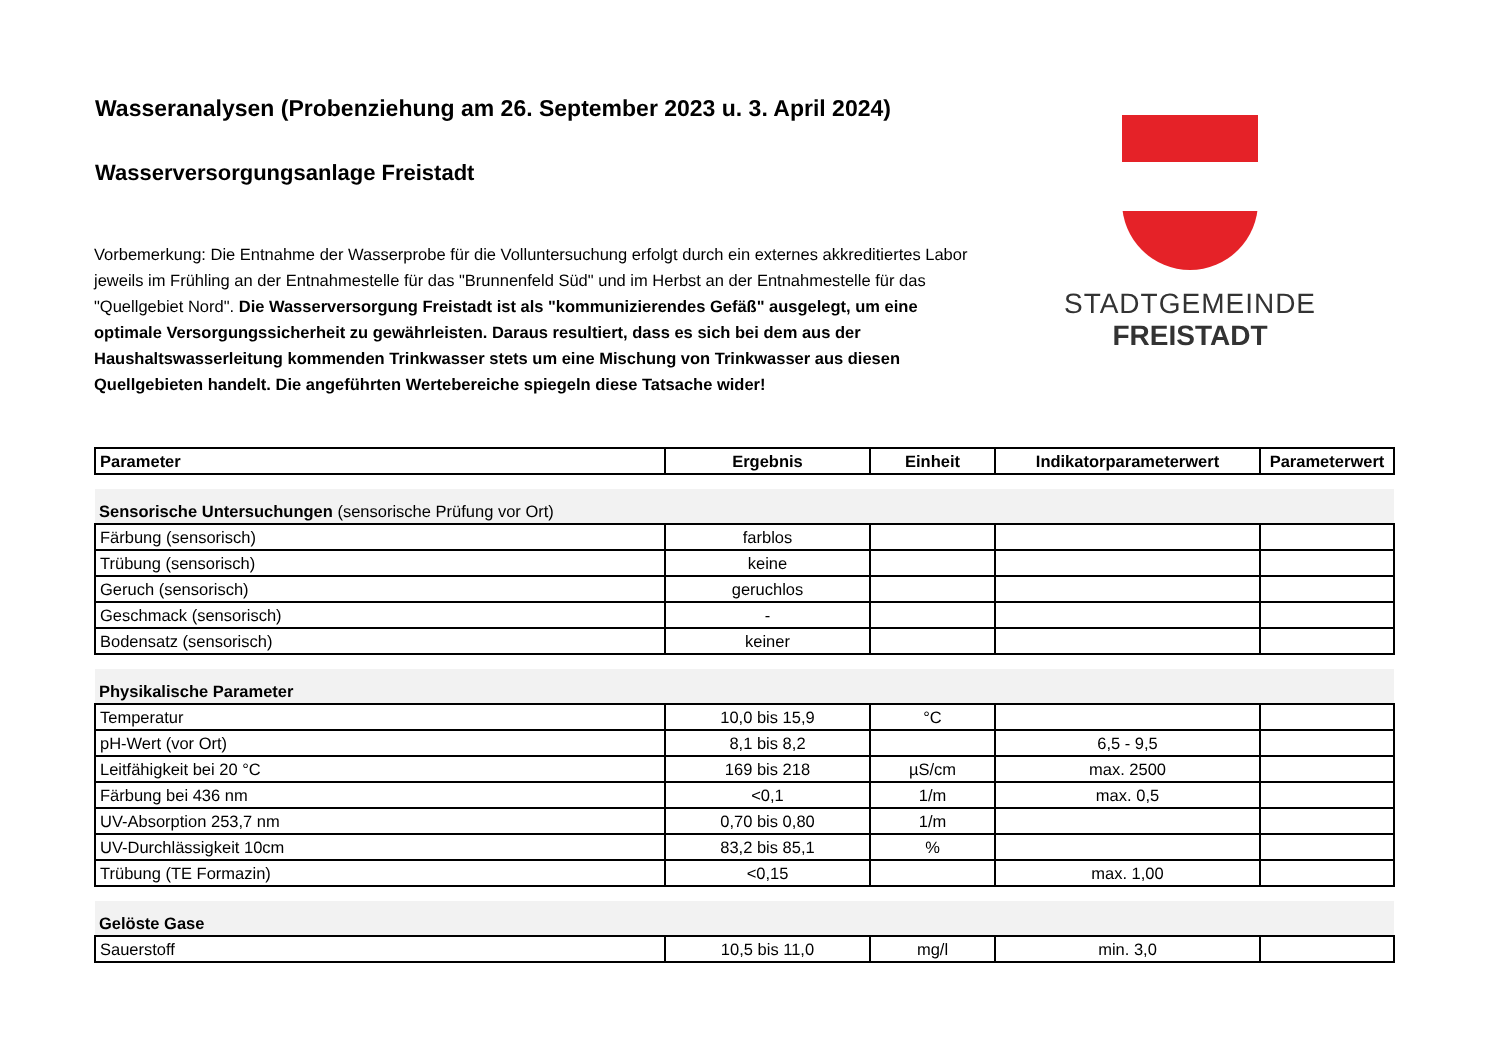Wasseranalysen (Probenziehung am 26. September 2023 u. 3. April 2024)
Wasserversorgungsanlage Freistadt
Vorbemerkung: Die Entnahme der Wasserprobe für die Volluntersuchung erfolgt durch ein externes akkreditiertes Labor jeweils im Frühling an der Entnahmestelle für das "Brunnenfeld Süd" und im Herbst an der Entnahmestelle für das "Quellgebiet Nord". Die Wasserversorgung Freistadt ist als "kommunizierendes Gefäß" ausgelegt, um eine optimale Versorgungssicherheit zu gewährleisten. Daraus resultiert, dass es sich bei dem aus der Haushaltswasserleitung kommenden Trinkwasser stets um eine Mischung von Trinkwasser aus diesen Quellgebieten handelt. Die angeführten Wertebereiche spiegeln diese Tatsache wider!
STADTGEMEINDE
FREISTADT
| Parameter | Ergebnis | Einheit | Indikatorparameterwert | Parameterwert |
| --- | --- | --- | --- | --- |
| Sensorische Untersuchungen (sensorische Prüfung vor Ort) | | | | |
| Färbung (sensorisch) | farblos | | | |
| Trübung (sensorisch) | keine | | | |
| Geruch (sensorisch) | geruchlos | | | |
| Geschmack (sensorisch) | - | | | |
| Bodensatz (sensorisch) | keiner | | | |
| Physikalische Parameter | | | | |
| Temperatur | 10,0 bis 15,9 | °C | | |
| pH-Wert (vor Ort) | 8,1 bis 8,2 | | 6,5 - 9,5 | |
| Leitfähigkeit bei 20 °C | 169 bis 218 | µS/cm | max. 2500 | |
| Färbung bei 436 nm | <0,1 | 1/m | max. 0,5 | |
| UV-Absorption 253,7 nm | 0,70 bis 0,80 | 1/m | | |
| UV-Durchlässigkeit 10cm | 83,2 bis 85,1 | % | | |
| Trübung (TE Formazin) | <0,15 | | max. 1,00 | |
| Gelöste Gase | | | | |
| Sauerstoff | 10,5 bis 11,0 | mg/l | min. 3,0 | |